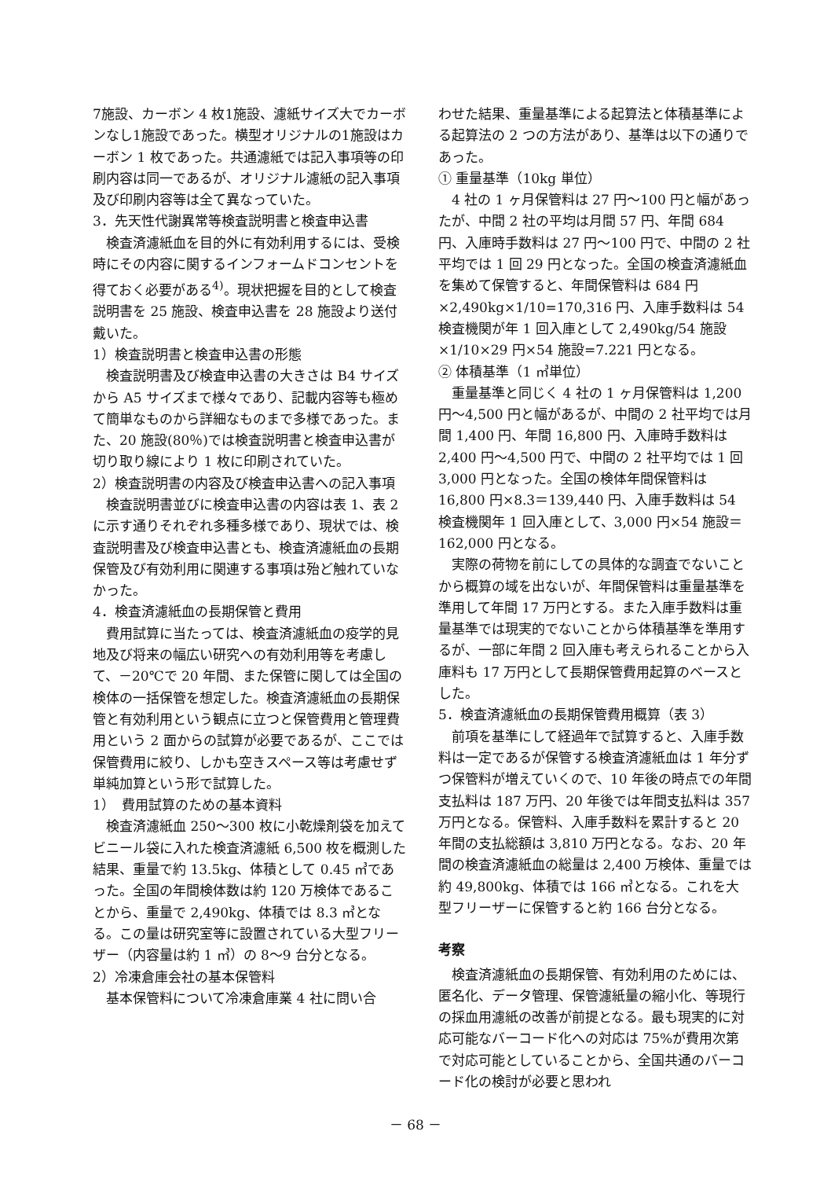7施設、カーボン 4 枚1施設、濾紙サイズ大でカーボンなし1施設であった。横型オリジナルの1施設はカーボン 1 枚であった。共通濾紙では記入事項等の印刷内容は同一であるが、オリジナル濾紙の記入事項及び印刷内容等は全て異なっていた。
3．先天性代謝異常等検査説明書と検査申込書
検査済濾紙血を目的外に有効利用するには、受検時にその内容に関するインフォームドコンセントを得ておく必要がある<sup>4)</sup>。現状把握を目的として検査説明書を 25 施設、検査申込書を 28 施設より送付戴いた。
1）検査説明書と検査申込書の形態
検査説明書及び検査申込書の大きさは B4 サイズから A5 サイズまで様々であり、記載内容等も極めて簡単なものから詳細なものまで多様であった。また、20 施設(80％)では検査説明書と検査申込書が切り取り線により 1 枚に印刷されていた。
2）検査説明書の内容及び検査申込書への記入事項
検査説明書並びに検査申込書の内容は表 1、表 2 に示す通りそれぞれ多種多様であり、現状では、検査説明書及び検査申込書とも、検査済濾紙血の長期保管及び有効利用に関連する事項は殆ど触れていなかった。
4．検査済濾紙血の長期保管と費用
費用試算に当たっては、検査済濾紙血の疫学的見地及び将来の幅広い研究への有効利用等を考慮して、－20℃で 20 年間、また保管に関しては全国の検体の一括保管を想定した。検査済濾紙血の長期保管と有効利用という観点に立つと保管費用と管理費用という 2 面からの試算が必要であるが、ここでは保管費用に絞り、しかも空きスペース等は考慮せず単純加算という形で試算した。
1）　費用試算のための基本資料
検査済濾紙血 250～300 枚に小乾燥剤袋を加えてビニール袋に入れた検査済濾紙 6,500 枚を概測した結果、重量で約 13.5kg、体積として 0.45 ㎥であった。全国の年間検体数は約 120 万検体であることから、重量で 2,490kg、体積では 8.3 ㎥となる。この量は研究室等に設置されている大型フリーザー（内容量は約 1 ㎥）の 8～9 台分となる。
2）冷凍倉庫会社の基本保管料
基本保管料について冷凍倉庫業 4 社に問い合
わせた結果、重量基準による起算法と体積基準による起算法の 2 つの方法があり、基準は以下の通りであった。
① 重量基準（10kg 単位）
4 社の 1 ヶ月保管料は 27 円～100 円と幅があったが、中間 2 社の平均は月間 57 円、年間 684 円、入庫時手数料は 27 円～100 円で、中間の 2 社平均では 1 回 29 円となった。全国の検査済濾紙血を集めて保管すると、年間保管料は 684 円×2,490kg×1/10=170,316 円、入庫手数料は 54 検査機関が年 1 回入庫として 2,490kg/54 施設×1/10×29 円×54 施設=7.221 円となる。
② 体積基準（1 ㎥単位）
重量基準と同じく 4 社の 1 ヶ月保管料は 1,200 円～4,500 円と幅があるが、中間の 2 社平均では月間 1,400 円、年間 16,800 円、入庫時手数料は 2,400 円～4,500 円で、中間の 2 社平均では 1 回 3,000 円となった。全国の検体年間保管料は 16,800 円×8.3＝139,440 円、入庫手数料は 54 検査機関年 1 回入庫として、3,000 円×54 施設＝162,000 円となる。
実際の荷物を前にしての具体的な調査でないことから概算の域を出ないが、年間保管料は重量基準を準用して年間 17 万円とする。また入庫手数料は重量基準では現実的でないことから体積基準を準用するが、一部に年間 2 回入庫も考えられることから入庫料も 17 万円として長期保管費用起算のベースとした。
5．検査済濾紙血の長期保管費用概算（表 3）
前項を基準にして経過年で試算すると、入庫手数料は一定であるが保管する検査済濾紙血は 1 年分ずつ保管料が増えていくので、10 年後の時点での年間支払料は 187 万円、20 年後では年間支払料は 357 万円となる。保管料、入庫手数料を累計すると 20 年間の支払総額は 3,810 万円となる。なお、20 年間の検査済濾紙血の総量は 2,400 万検体、重量では約 49,800kg、体積では 166 ㎥となる。これを大型フリーザーに保管すると約 166 台分となる。
考察
検査済濾紙血の長期保管、有効利用のためには、匿名化、データ管理、保管濾紙量の縮小化、等現行の採血用濾紙の改善が前提となる。最も現実的に対応可能なバーコード化への対応は 75%が費用次第で対応可能としていることから、全国共通のバーコード化の検討が必要と思われ
－ 68 －